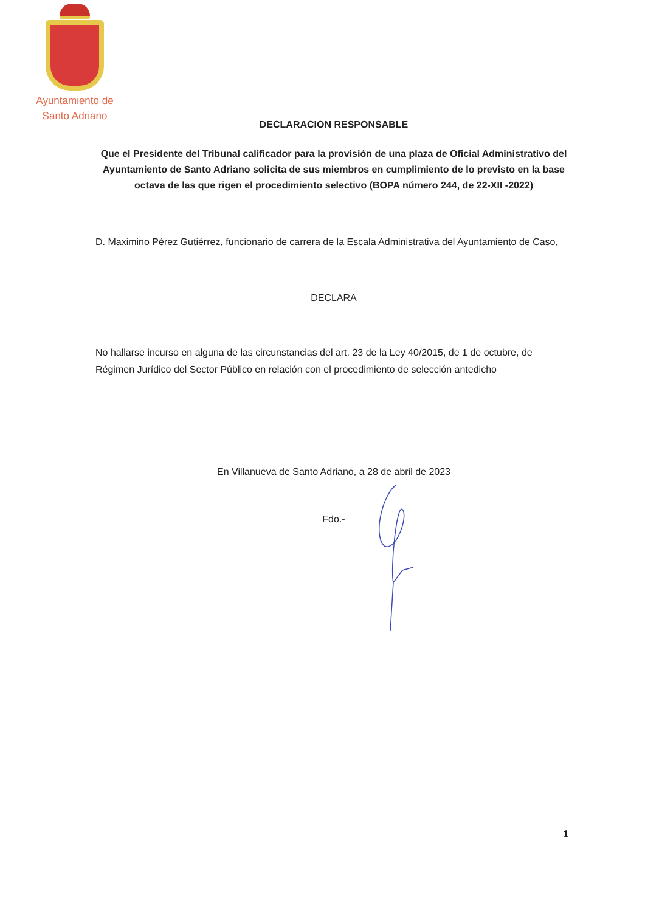Ayuntamiento de
Santo Adriano
DECLARACION RESPONSABLE
Que el Presidente del Tribunal calificador para la provisión de una plaza de Oficial Administrativo del Ayuntamiento de Santo Adriano solicita de sus miembros en cumplimiento de lo previsto en la base octava de las que rigen el procedimiento selectivo (BOPA número 244, de 22-XII -2022)
D. Maximino Pérez Gutiérrez, funcionario de carrera de la Escala Administrativa del Ayuntamiento de Caso,
DECLARA
No hallarse incurso en alguna de las circunstancias del art. 23 de la Ley 40/2015, de 1 de octubre, de Régimen Jurídico del Sector Público en relación con el procedimiento de selección antedicho
En Villanueva de Santo Adriano, a 28 de abril de 2023
Fdo.-
1